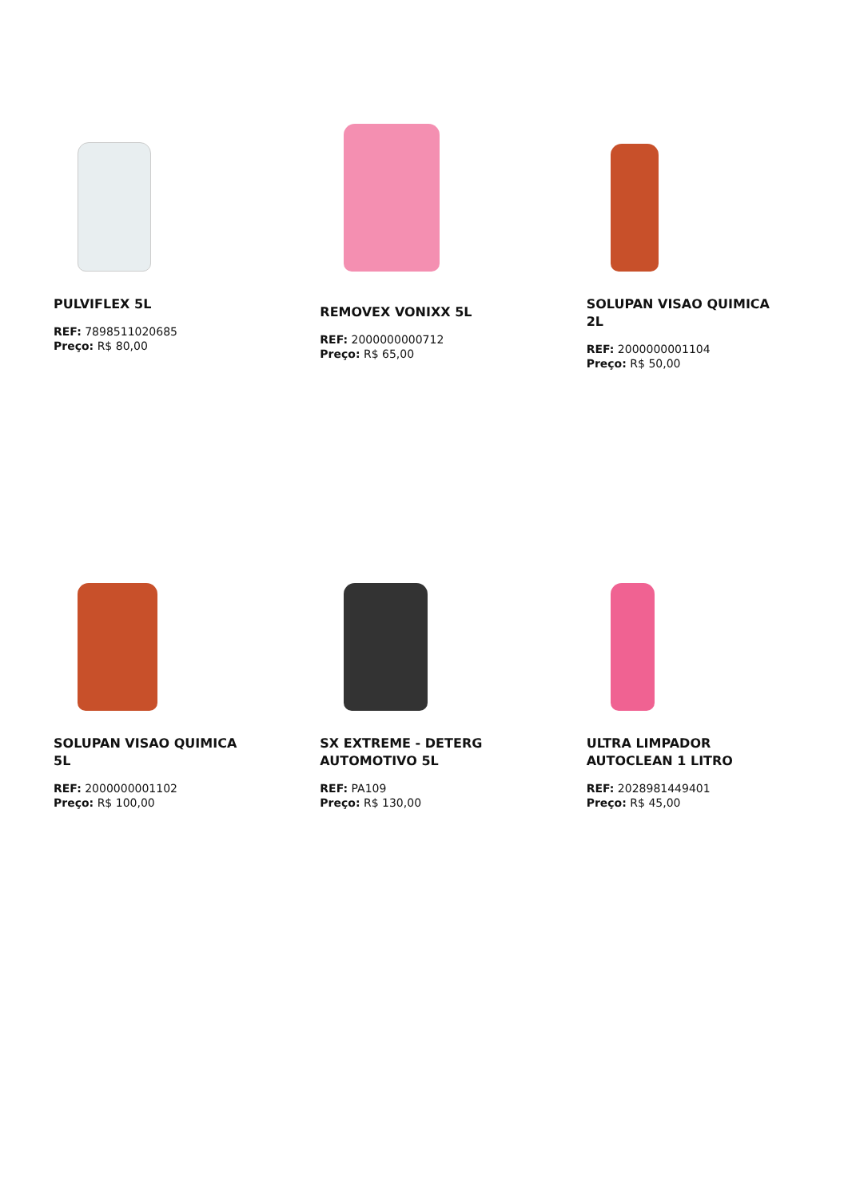PULVIFLEX 5L
REF: 7898511020685
Preço: R$ 80,00
REMOVEX VONIXX 5L
REF: 2000000000712
Preço: R$ 65,00
SOLUPAN VISAO QUIMICA 2L
REF: 2000000001104
Preço: R$ 50,00
SOLUPAN VISAO QUIMICA 5L
REF: 2000000001102
Preço: R$ 100,00
SX EXTREME - DETERG AUTOMOTIVO 5L
REF: PA109
Preço: R$ 130,00
ULTRA LIMPADOR AUTOCLEAN 1 LITRO
REF: 2028981449401
Preço: R$ 45,00